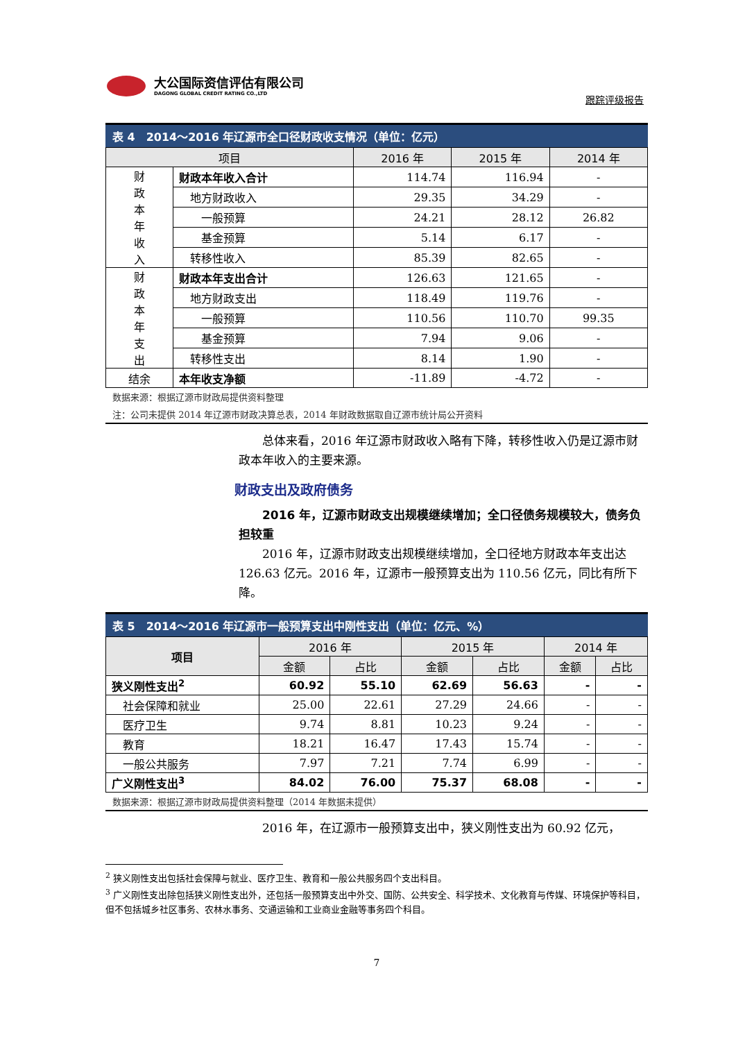大公国际资信评估有限公司
DAGONG GLOBAL CREDIT RATING CO.,LTD
跟踪评级报告
表 4　2014～2016 年辽源市全口径财政收支情况（单位：亿元）
| 项目 | | 2016 年 | 2015 年 | 2014 年 |
| --- | --- | --- | --- | --- |
| 财 政 本 年 收 入 | 财政本年收入合计 | 114.74 | 116.94 | - |
| | 地方财政收入 | 29.35 | 34.29 | - |
| | 一般预算 | 24.21 | 28.12 | 26.82 |
| | 基金预算 | 5.14 | 6.17 | - |
| | 转移性收入 | 85.39 | 82.65 | - |
| 财 政 本 年 支 出 | 财政本年支出合计 | 126.63 | 121.65 | - |
| | 地方财政支出 | 118.49 | 119.76 | - |
| | 一般预算 | 110.56 | 110.70 | 99.35 |
| | 基金预算 | 7.94 | 9.06 | - |
| | 转移性支出 | 8.14 | 1.90 | - |
| 结余 | 本年收支净额 | -11.89 | -4.72 | - |
数据来源：根据辽源市财政局提供资料整理
注：公司未提供 2014 年辽源市财政决算总表，2014 年财政数据取自辽源市统计局公开资料
　　总体来看，2016 年辽源市财政收入略有下降，转移性收入仍是辽源市财政本年收入的主要来源。
财政支出及政府债务
　　2016 年，辽源市财政支出规模继续增加；全口径债务规模较大，债务负担较重
　　2016 年，辽源市财政支出规模继续增加，全口径地方财政本年支出达 126.63 亿元。2016 年，辽源市一般预算支出为 110.56 亿元，同比有所下降。
表 5　2014～2016 年辽源市一般预算支出中刚性支出（单位：亿元、%）
| 项目 | 2016 年 | | 2015 年 | | 2014 年 | |
| --- | --- | --- | --- | --- | --- | --- |
| | 金额 | 占比 | 金额 | 占比 | 金额 | 占比 |
| 狭义刚性支出<sup>2</sup> | 60.92 | 55.10 | 62.69 | 56.63 | - | - |
| 社会保障和就业 | 25.00 | 22.61 | 27.29 | 24.66 | - | - |
| 医疗卫生 | 9.74 | 8.81 | 10.23 | 9.24 | - | - |
| 教育 | 18.21 | 16.47 | 17.43 | 15.74 | - | - |
| 一般公共服务 | 7.97 | 7.21 | 7.74 | 6.99 | - | - |
| 广义刚性支出<sup>3</sup> | 84.02 | 76.00 | 75.37 | 68.08 | - | - |
数据来源：根据辽源市财政局提供资料整理（2014 年数据未提供）
　　2016 年，在辽源市一般预算支出中，狭义刚性支出为 60.92 亿元，
<sup>2</sup> 狭义刚性支出包括社会保障与就业、医疗卫生、教育和一般公共服务四个支出科目。
<sup>3</sup> 广义刚性支出除包括狭义刚性支出外，还包括一般预算支出中外交、国防、公共安全、科学技术、文化教育与传媒、环境保护等科目，但不包括城乡社区事务、农林水事务、交通运输和工业商业金融等事务四个科目。
7